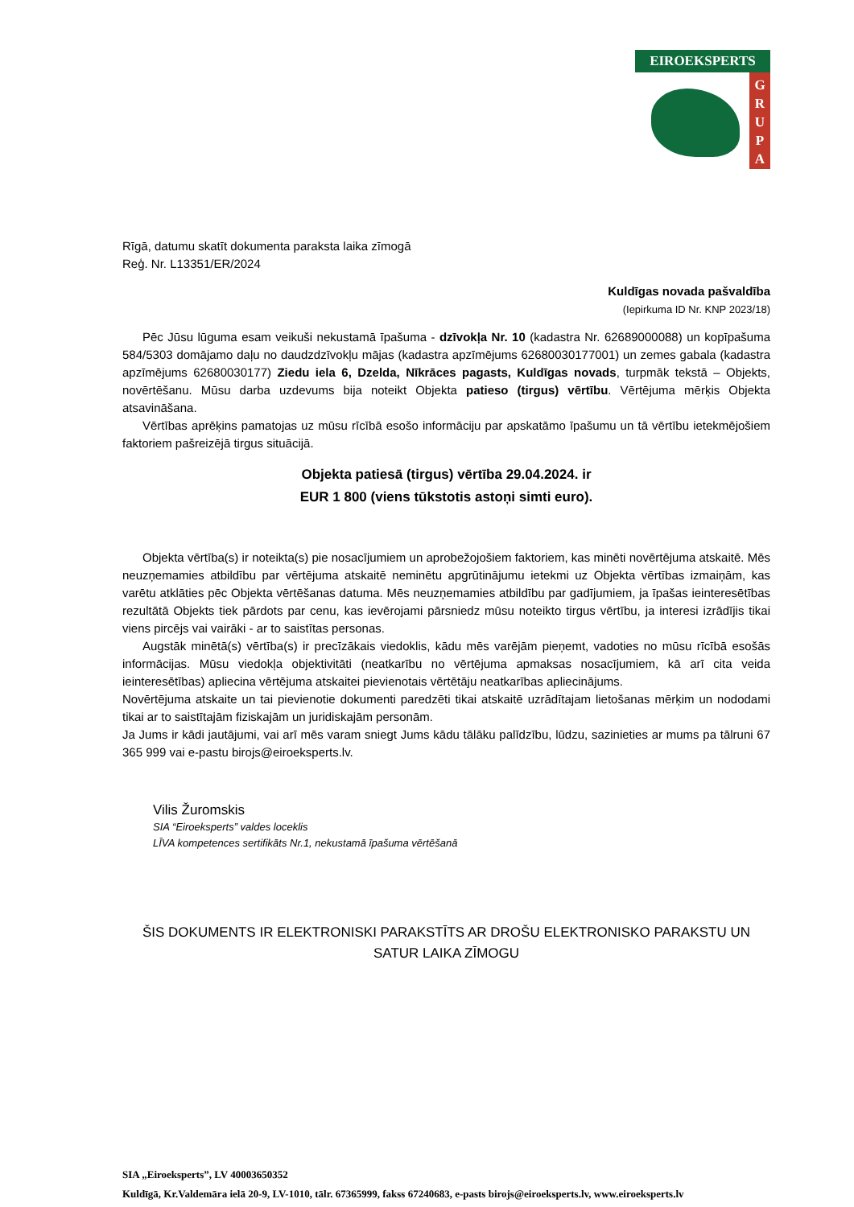EIROEKSPERTS
G
R
U
P
A
Rīgā, datumu skatīt dokumenta paraksta laika zīmogā
Reģ. Nr. L13351/ER/2024
Kuldīgas novada pašvaldība
(Iepirkuma ID Nr. KNP 2023/18)
Pēc Jūsu lūguma esam veikuši nekustamā īpašuma - dzīvokļa Nr. 10 (kadastra Nr. 62689000088) un kopīpašuma 584/5303 domājamo daļu no daudzdzīvokļu mājas (kadastra apzīmējums 62680030177001) un zemes gabala (kadastra apzīmējums 62680030177) Ziedu iela 6, Dzelda, Nīkrāces pagasts, Kuldīgas novads, turpmāk tekstā – Objekts, novērtēšanu. Mūsu darba uzdevums bija noteikt Objekta patieso (tirgus) vērtību. Vērtējuma mērķis Objekta atsavināšana.
Vērtības aprēķins pamatojas uz mūsu rīcībā esošo informāciju par apskatāmo īpašumu un tā vērtību ietekmējošiem faktoriem pašreizējā tirgus situācijā.
Objekta patiesā (tirgus) vērtība 29.04.2024. ir
EUR 1 800 (viens tūkstotis astoņi simti euro).
Objekta vērtība(s) ir noteikta(s) pie nosacījumiem un aprobežojošiem faktoriem, kas minēti novērtējuma atskaitē. Mēs neuzņemamies atbildību par vērtējuma atskaitē neminētu apgrūtinājumu ietekmi uz Objekta vērtības izmaiņām, kas varētu atklāties pēc Objekta vērtēšanas datuma. Mēs neuzņemamies atbildību par gadījumiem, ja īpašas ieinteresētības rezultātā Objekts tiek pārdots par cenu, kas ievērojami pārsniedz mūsu noteikto tirgus vērtību, ja interesi izrādījis tikai viens pircējs vai vairāki - ar to saistītas personas.
Augstāk minētā(s) vērtība(s) ir precīzākais viedoklis, kādu mēs varējām pieņemt, vadoties no mūsu rīcībā esošās informācijas. Mūsu viedokļa objektivitāti (neatkarību no vērtējuma apmaksas nosacījumiem, kā arī cita veida ieinteresētības) apliecina vērtējuma atskaitei pievienotais vērtētāju neatkarības apliecinājums.
Novērtējuma atskaite un tai pievienotie dokumenti paredzēti tikai atskaitē uzrādītajam lietošanas mērķim un nododami tikai ar to saistītajām fiziskajām un juridiskajām personām.
Ja Jums ir kādi jautājumi, vai arī mēs varam sniegt Jums kādu tālāku palīdzību, lūdzu, sazinieties ar mums pa tālruni 67 365 999 vai e-pastu birojs@eiroeksperts.lv.
Vilis Žuromskis
SIA “Eiroeksperts” valdes loceklis
LĪVA kompetences sertifikāts Nr.1, nekustamā īpašuma vērtēšanā
ŠIS DOKUMENTS IR ELEKTRONISKI PARAKSTĪTS AR DROŠU ELEKTRONISKO PARAKSTU UN SATUR LAIKA ZĪMOGU
SIA „Eiroeksperts”, LV 40003650352
Kuldīgā, Kr.Valdemāra ielā 20-9, LV-1010, tālr. 67365999, fakss 67240683, e-pasts birojs@eiroeksperts.lv, www.eiroeksperts.lv